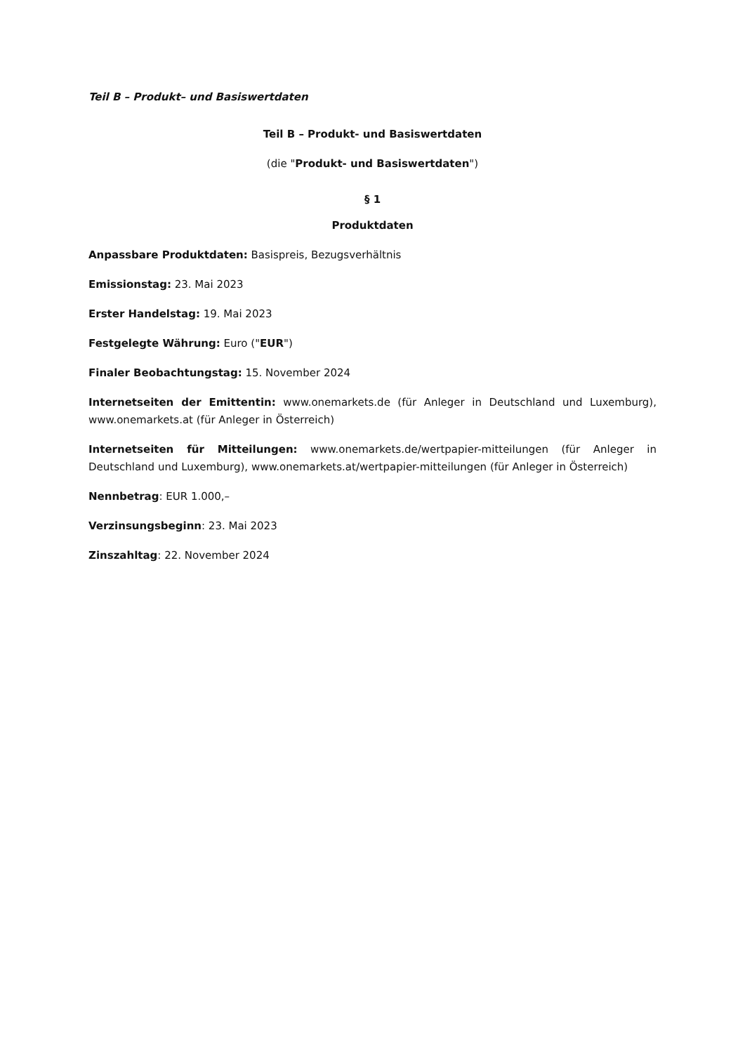Teil B – Produkt– und Basiswertdaten
Teil B – Produkt- und Basiswertdaten
(die "Produkt- und Basiswertdaten")
§ 1
Produktdaten
Anpassbare Produktdaten: Basispreis, Bezugsverhältnis
Emissionstag: 23. Mai 2023
Erster Handelstag: 19. Mai 2023
Festgelegte Währung: Euro ("EUR")
Finaler Beobachtungstag: 15. November 2024
Internetseiten der Emittentin: www.onemarkets.de (für Anleger in Deutschland und Luxemburg), www.onemarkets.at (für Anleger in Österreich)
Internetseiten für Mitteilungen: www.onemarkets.de/wertpapier-mitteilungen (für Anleger in Deutschland und Luxemburg), www.onemarkets.at/wertpapier-mitteilungen (für Anleger in Österreich)
Nennbetrag: EUR 1.000,–
Verzinsungsbeginn: 23. Mai 2023
Zinszahltag: 22. November 2024